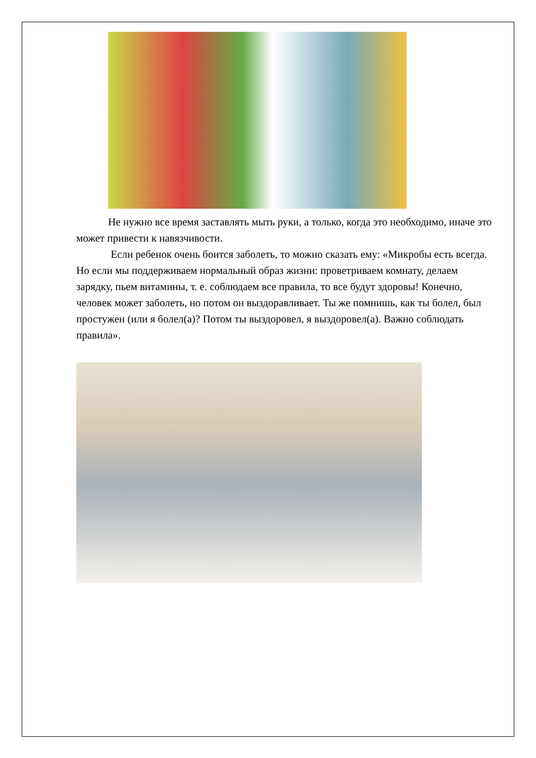Не нужно все время заставлять мыть руки, а только, когда это необходимо, иначе это может привести к навязчивости.
Если ребенок очень боится заболеть, то можно сказать ему: «Микробы есть всегда. Но если мы поддерживаем нормальный образ жизни: проветриваем комнату, делаем зарядку, пьем витамины, т. е. соблюдаем все правила, то все будут здоровы! Конечно, человек может заболеть, но потом он выздоравливает. Ты же помнишь, как ты болел, был простужен (или я болел(а)? Потом ты выздоровел, я выздоровел(а). Важно соблюдать правила».